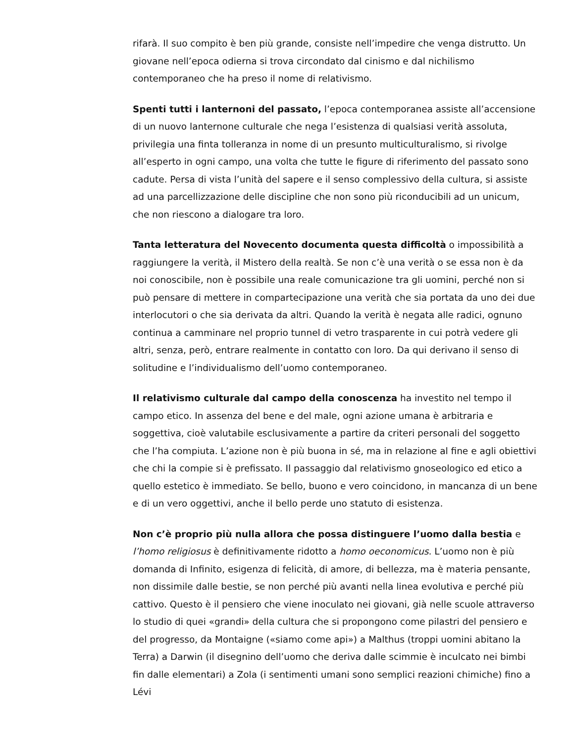rifarà. Il suo compito è ben più grande, consiste nell’impedire che venga distrutto. Un giovane nell’epoca odierna si trova circondato dal cinismo e dal nichilismo contemporaneo che ha preso il nome di relativismo.
Spenti tutti i lanternoni del passato, l’epoca contemporanea assiste all’accensione di un nuovo lanternone culturale che nega l’esistenza di qualsiasi verità assoluta, privilegia una finta tolleranza in nome di un presunto multiculturalismo, si rivolge all’esperto in ogni campo, una volta che tutte le figure di riferimento del passato sono cadute. Persa di vista l’unità del sapere e il senso complessivo della cultura, si assiste ad una parcellizzazione delle discipline che non sono più riconducibili ad un unicum, che non riescono a dialogare tra loro.
Tanta letteratura del Novecento documenta questa difficoltà o impossibilità a raggiungere la verità, il Mistero della realtà. Se non c’è una verità o se essa non è da noi conoscibile, non è possibile una reale comunicazione tra gli uomini, perché non si può pensare di mettere in compartecipazione una verità che sia portata da uno dei due interlocutori o che sia derivata da altri. Quando la verità è negata alle radici, ognuno continua a camminare nel proprio tunnel di vetro trasparente in cui potrà vedere gli altri, senza, però, entrare realmente in contatto con loro. Da qui derivano il senso di solitudine e l’individualismo dell’uomo contemporaneo.
Il relativismo culturale dal campo della conoscenza ha investito nel tempo il campo etico. In assenza del bene e del male, ogni azione umana è arbitraria e soggettiva, cioè valutabile esclusivamente a partire da criteri personali del soggetto che l’ha compiuta. L’azione non è più buona in sé, ma in relazione al fine e agli obiettivi che chi la compie si è prefissato. Il passaggio dal relativismo gnoseologico ed etico a quello estetico è immediato. Se bello, buono e vero coincidono, in mancanza di un bene e di un vero oggettivi, anche il bello perde uno statuto di esistenza.
Non c’è proprio più nulla allora che possa distinguere l’uomo dalla bestia e l’homo religiosus è definitivamente ridotto a homo oeconomicus. L’uomo non è più domanda di Infinito, esigenza di felicità, di amore, di bellezza, ma è materia pensante, non dissimile dalle bestie, se non perché più avanti nella linea evolutiva e perché più cattivo. Questo è il pensiero che viene inoculato nei giovani, già nelle scuole attraverso lo studio di quei «grandi» della cultura che si propongono come pilastri del pensiero e del progresso, da Montaigne («siamo come api») a Malthus (troppi uomini abitano la Terra) a Darwin (il disegnino dell’uomo che deriva dalle scimmie è inculcato nei bimbi fin dalle elementari) a Zola (i sentimenti umani sono semplici reazioni chimiche) fino a Lévi